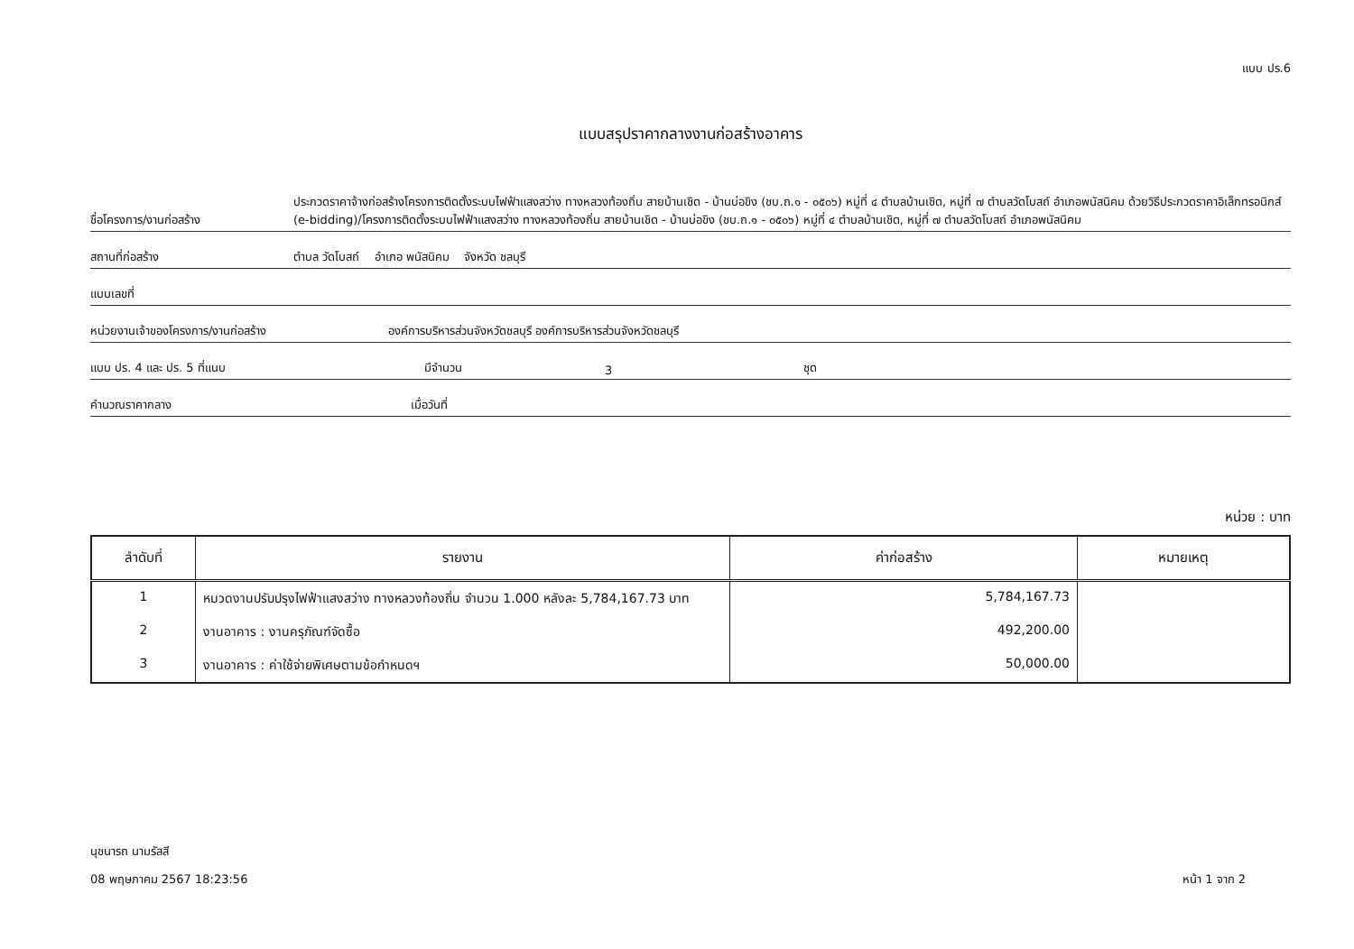แบบ ปร.6
แบบสรุปราคากลางงานก่อสร้างอาคาร
ชื่อโครงการ/งานก่อสร้าง
ประกวดราคาจ้างก่อสร้างโครงการติดตั้งระบบไฟฟ้าแสงสว่าง ทางหลวงท้องถิ่น สายบ้านเชิด - บ้านบ่อขิง (ชบ.ถ.๑ - ๐๕๐๖) หมู่ที่ ๔ ตำบลบ้านเชิด, หมู่ที่ ๗ ตำบลวัดโบสถ์ อำเภอพนัสนิคม ด้วยวิธีประกวดราคาอิเล็กทรอนิกส์ (e-bidding)/โครงการติดตั้งระบบไฟฟ้าแสงสว่าง ทางหลวงท้องถิ่น สายบ้านเชิด - บ้านบ่อขิง (ชบ.ถ.๑ - ๐๕๐๖) หมู่ที่ ๔ ตำบลบ้านเชิด, หมู่ที่ ๗ ตำบลวัดโบสถ์ อำเภอพนัสนิคม
สถานที่ก่อสร้าง
ตำบล วัดโบสถ์ อำเภอ พนัสนิคม จังหวัด ชลบุรี
แบบเลขที่
หน่วยงานเจ้าของโครงการ/งานก่อสร้าง
องค์การบริหารส่วนจังหวัดชลบุรี องค์การบริหารส่วนจังหวัดชลบุรี
แบบ ปร. 4 และ ปร. 5 ที่แนบ
มีจำนวน
3
ชุด
คำนวณราคากลาง
เมื่อวันที่
หน่วย : บาท
| ลำดับที่ | รายงาน | ค่าก่อสร้าง | หมายเหตุ |
| --- | --- | --- | --- |
| 1 | หมวดงานปรับปรุงไฟฟ้าแสงสว่าง ทางหลวงท้องถิ่น จำนวน 1.000 หลังละ 5,784,167.73 บาท | 5,784,167.73 | |
| 2 | งานอาคาร : งานครุภัณฑ์จัดซื้อ | 492,200.00 | |
| 3 | งานอาคาร : ค่าใช้จ่ายพิเศษตามข้อกำหนดฯ | 50,000.00 | |
นุชนารถ นามรัสสี
08 พฤษภาคม 2567 18:23:56
หน้า 1 จาก 2